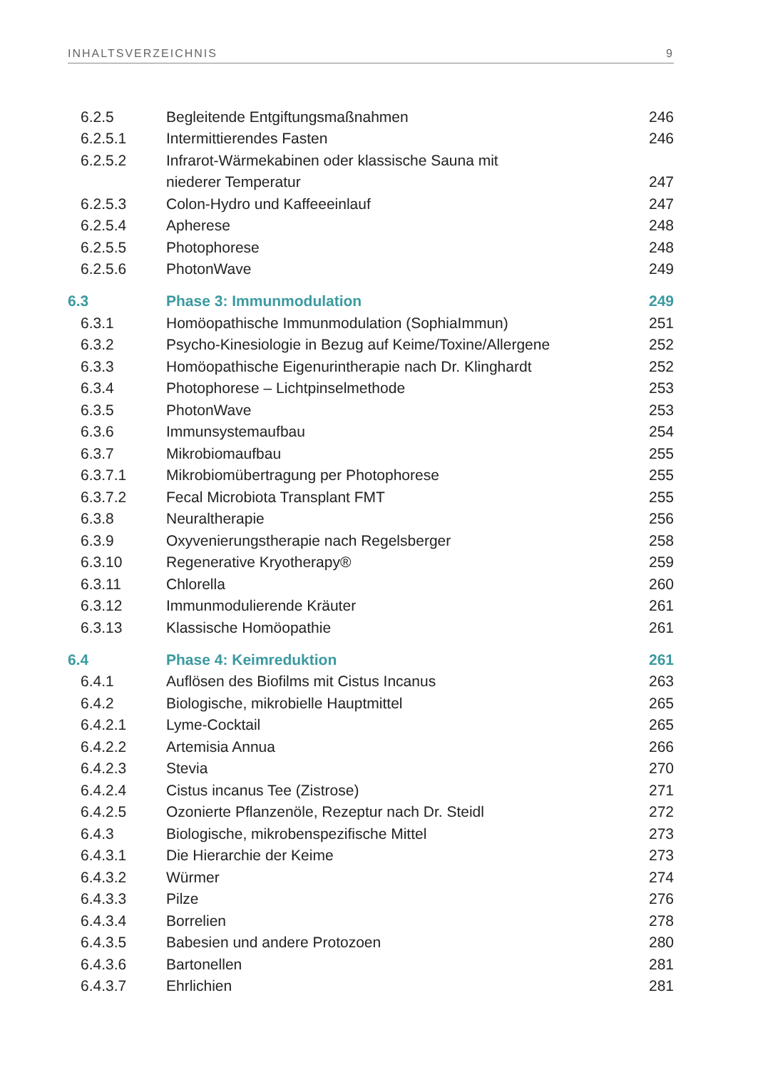INHALTSVERZEICHNIS 9
| 6.2.5 | Begleitende Entgiftungsmaßnahmen | 246 |
| 6.2.5.1 | Intermittierendes Fasten | 246 |
| 6.2.5.2 | Infrarot-Wärmekabinen oder klassische Sauna mit | |
| | niederer Temperatur | 247 |
| 6.2.5.3 | Colon-Hydro und Kaffeeeinlauf | 247 |
| 6.2.5.4 | Apherese | 248 |
| 6.2.5.5 | Photophorese | 248 |
| 6.2.5.6 | PhotonWave | 249 |
| 6.3 | Phase 3: Immunmodulation | 249 |
| 6.3.1 | Homöopathische Immunmodulation (SophiaImmun) | 251 |
| 6.3.2 | Psycho-Kinesiologie in Bezug auf Keime/Toxine/Allergene | 252 |
| 6.3.3 | Homöopathische Eigenurintherapie nach Dr. Klinghardt | 252 |
| 6.3.4 | Photophorese – Lichtpinselmethode | 253 |
| 6.3.5 | PhotonWave | 253 |
| 6.3.6 | Immunsystemaufbau | 254 |
| 6.3.7 | Mikrobiomaufbau | 255 |
| 6.3.7.1 | Mikrobiomübertragung per Photophorese | 255 |
| 6.3.7.2 | Fecal Microbiota Transplant FMT | 255 |
| 6.3.8 | Neuraltherapie | 256 |
| 6.3.9 | Oxyvenierungstherapie nach Regelsberger | 258 |
| 6.3.10 | Regenerative Kryotherapy® | 259 |
| 6.3.11 | Chlorella | 260 |
| 6.3.12 | Immunmodulierende Kräuter | 261 |
| 6.3.13 | Klassische Homöopathie | 261 |
| 6.4 | Phase 4: Keimreduktion | 261 |
| 6.4.1 | Auflösen des Biofilms mit Cistus Incanus | 263 |
| 6.4.2 | Biologische, mikrobielle Hauptmittel | 265 |
| 6.4.2.1 | Lyme-Cocktail | 265 |
| 6.4.2.2 | Artemisia Annua | 266 |
| 6.4.2.3 | Stevia | 270 |
| 6.4.2.4 | Cistus incanus Tee (Zistrose) | 271 |
| 6.4.2.5 | Ozonierte Pflanzenöle, Rezeptur nach Dr. Steidl | 272 |
| 6.4.3 | Biologische, mikrobenspezifische Mittel | 273 |
| 6.4.3.1 | Die Hierarchie der Keime | 273 |
| 6.4.3.2 | Würmer | 274 |
| 6.4.3.3 | Pilze | 276 |
| 6.4.3.4 | Borrelien | 278 |
| 6.4.3.5 | Babesien und andere Protozoen | 280 |
| 6.4.3.6 | Bartonellen | 281 |
| 6.4.3.7 | Ehrlichien | 281 |